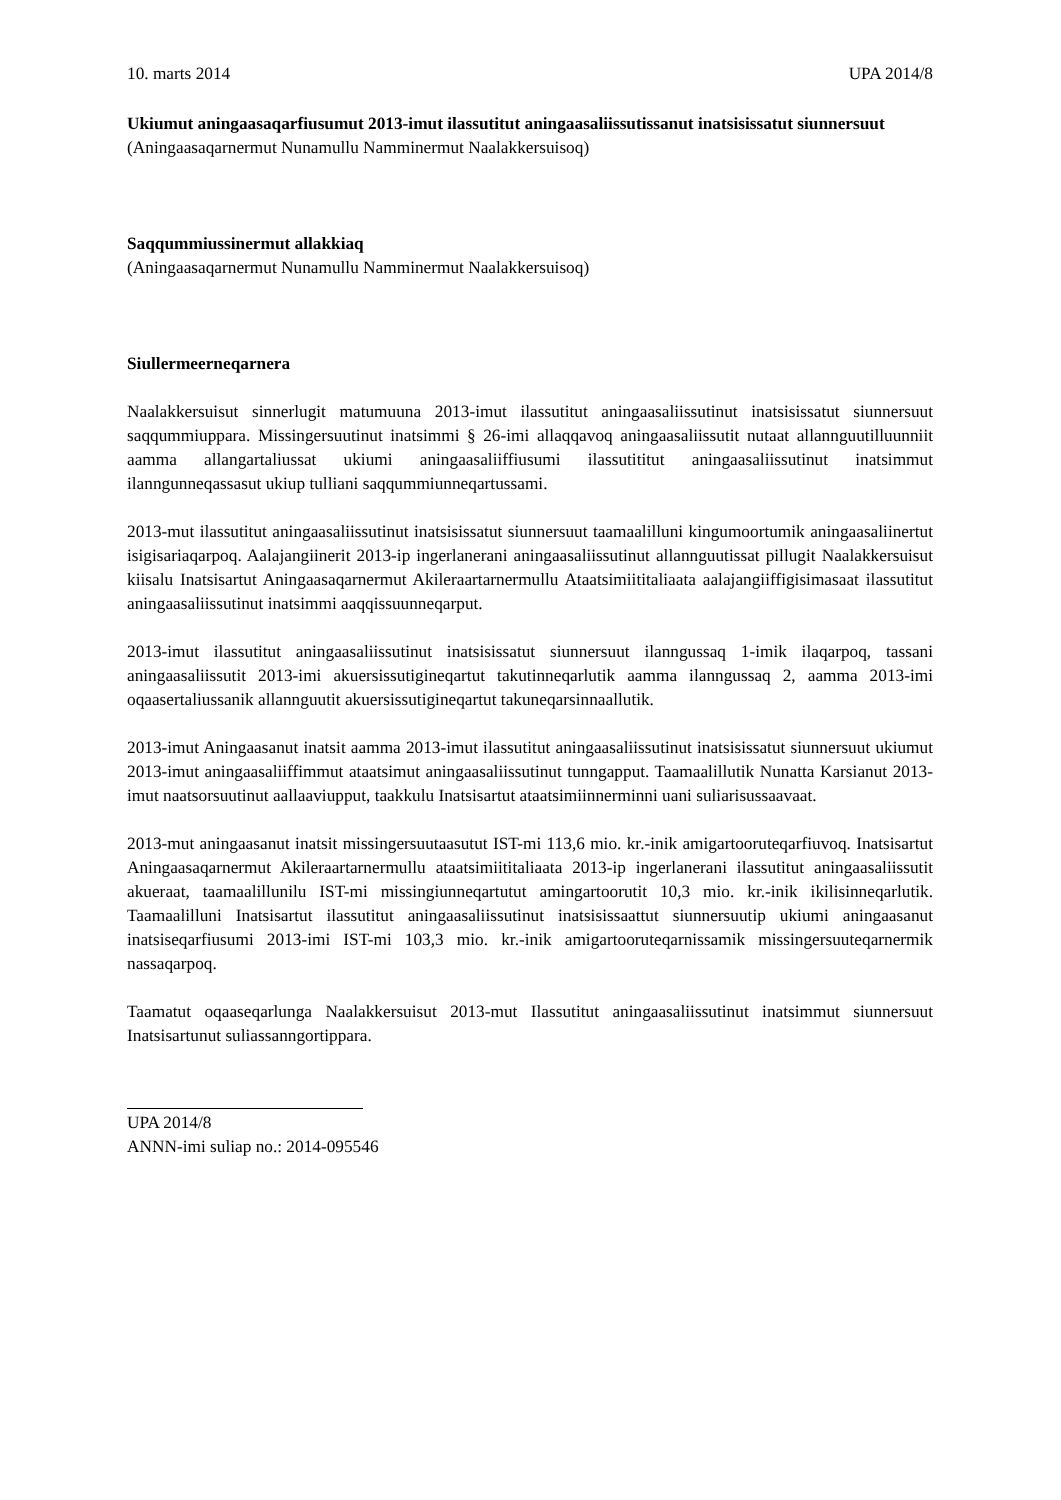10. marts 2014 UPA 2014/8
Ukiumut aningaasaqarfiusumut 2013-imut ilassutitut aningaasaliissutissanut inatsisissatut siunnersuut
(Aningaasaqarnermut Nunamullu Namminermut Naalakkersuisoq)
Saqqummiussinermut allakkiaq
(Aningaasaqarnermut Nunamullu Namminermut Naalakkersuisoq)
Siullermeerneqarnera
Naalakkersuisut sinnerlugit matumuuna 2013-imut ilassutitut aningaasaliissutinut inatsisissatut siunnersuut saqqummiuppara. Missingersuutinut inatsimmi § 26-imi allaqqavoq aningaasaliissutit nutaat allannguutilluunniit aamma allangartaliussat ukiumi aningaasaliiffiusumi ilassutititut aningaasaliissutinut inatsimmut ilanngunneqassasut ukiup tulliani saqqummiunneqartussami.
2013-mut ilassutitut aningaasaliissutinut inatsisissatut siunnersuut taamaalilluni kingumoortumik aningaasaliinertut isigisariaqarpoq. Aalajangiinerit 2013-ip ingerlanerani aningaasaliissutinut allannguutissat pillugit Naalakkersuisut kiisalu Inatsisartut Aningaasaqarnermut Akileraartarnermullu Ataatsimiititaliaata aalajangiiffigisimasaat ilassutitut aningaasaliissutinut inatsimmi aaqqissuunneqarput.
2013-imut ilassutitut aningaasaliissutinut inatsisissatut siunnersuut ilanngussaq 1-imik ilaqarpoq, tassani aningaasaliissutit 2013-imi akuersissutigineqartut takutinneqarlutik aamma ilanngussaq 2, aamma 2013-imi oqaasertaliussanik allannguutit akuersissutigineqartut takuneqarsinnaallutik.
2013-imut Aningaasanut inatsit aamma 2013-imut ilassutitut aningaasaliissutinut inatsisissatut siunnersuut ukiumut 2013-imut aningaasaliiffimmut ataatsimut aningaasaliissutinut tunngapput. Taamaalillutik Nunatta Karsianut 2013-imut naatsorsuutinut aallaaviupput, taakkulu Inatsisartut ataatsimiinnerminni uani suliarisussaavaat.
2013-mut aningaasanut inatsit missingersuutaasutut IST-mi 113,6 mio. kr.-inik amigartooruteqarfiuvoq. Inatsisartut Aningaasaqarnermut Akileraartarnermullu ataatsimiititaliaata 2013-ip ingerlanerani ilassutitut aningaasaliissutit akueraat, taamaalillunilu IST-mi missingiunneqartutut amingartoorutit 10,3 mio. kr.-inik ikilisinneqarlutik. Taamaalilluni Inatsisartut ilassutitut aningaasaliissutinut inatsisissaattut siunnersuutip ukiumi aningaasanut inatsiseqarfiusumi 2013-imi IST-mi 103,3 mio. kr.-inik amigartooruteqarnissamik missingersuuteqarnermik nassaqarpoq.
Taamatut oqaaseqarlunga Naalakkersuisut 2013-mut Ilassutitut aningaasaliissutinut inatsimmut siunnersuut Inatsisartunut suliassanngortippara.
UPA 2014/8
ANNN-imi suliap no.: 2014-095546